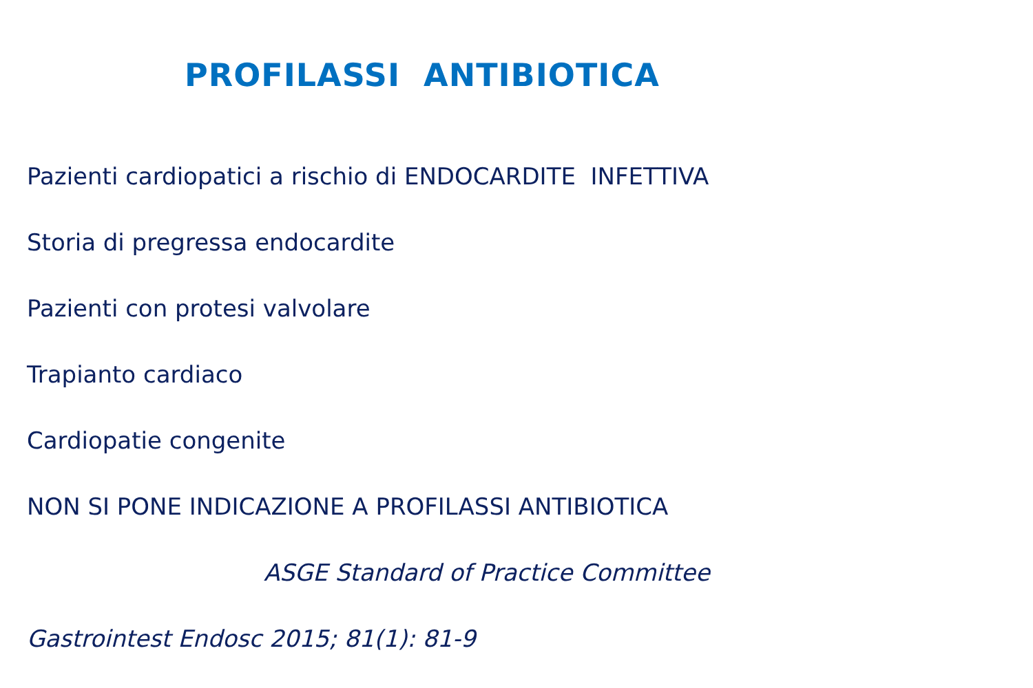PROFILASSI ANTIBIOTICA
Pazienti cardiopatici a rischio di ENDOCARDITE INFETTIVA
Storia di pregressa endocardite
Pazienti con protesi valvolare
Trapianto cardiaco
Cardiopatie congenite
NON SI PONE INDICAZIONE A PROFILASSI ANTIBIOTICA
ASGE Standard of Practice Committee
Gastrointest Endosc 2015; 81(1): 81-9